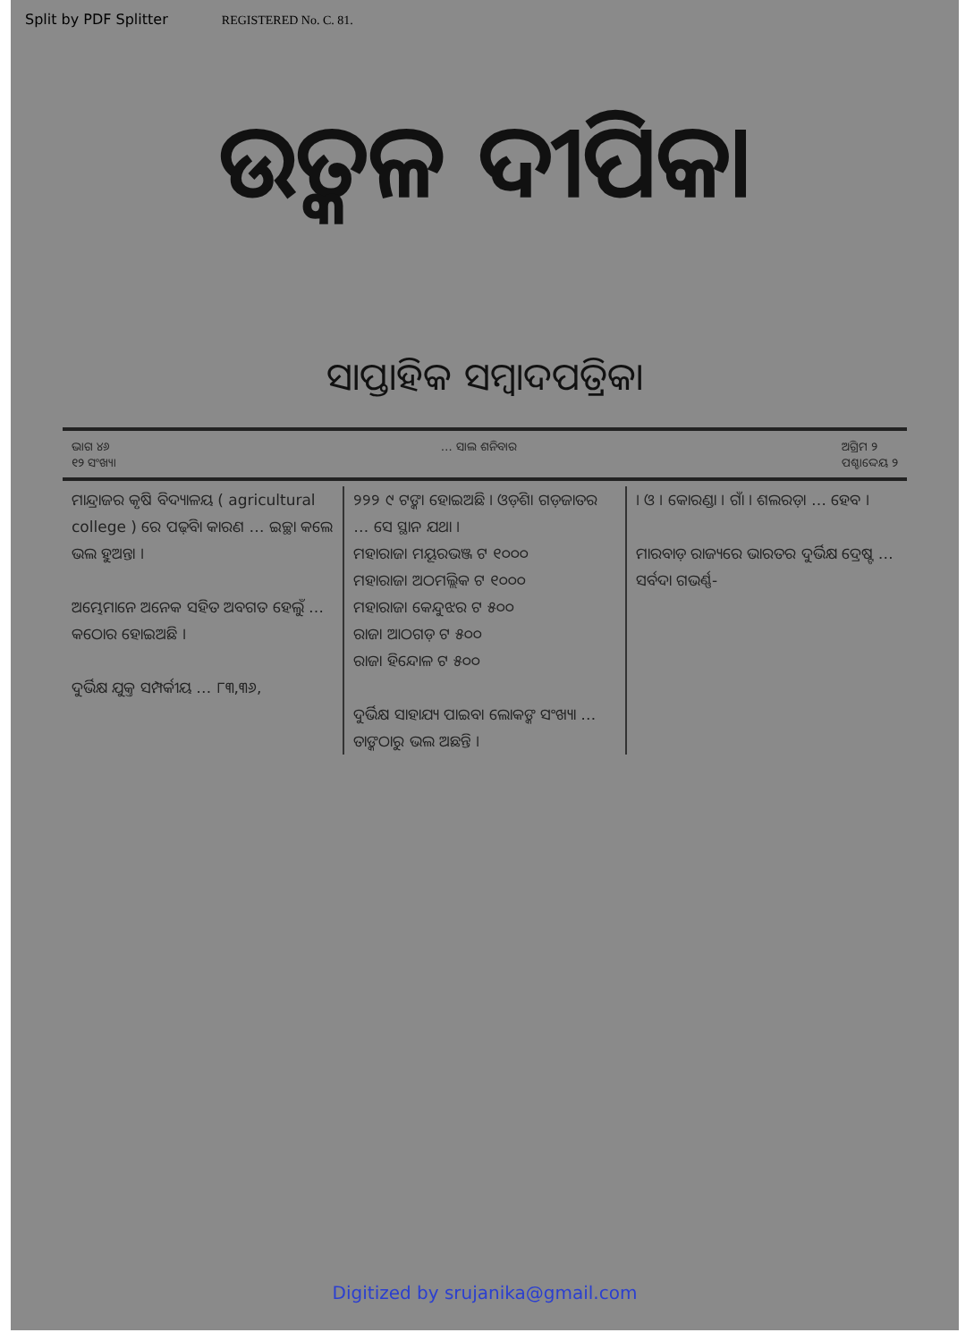Split by PDF Splitter REGISTERED No. C. 81.
ଉତ୍କଳ ଦୀପିକା
ସାପ୍ତାହିକ ସମ୍ବାଦପତ୍ରିକା
ଭାଗ ୪୬
୧୨ ସଂଖ୍ୟା
… ସାଲ ଶନିବାର ଅଗ୍ରିମ ୨
ପଶ୍ଚାଦ୍ଦେୟ ୨
ମାନ୍ଦ୍ରାଜର କୃଷି ବିଦ୍ୟାଳୟ ( agricultural college ) ରେ ପଢ଼ିବା କାରଣ … ଇଚ୍ଛା କଲେ ଭଲ ହୁଅନ୍ତା ।
ଅମ୍ଭେମାନେ ଅନେକ ସହିତ ଅବଗତ ହେଲୁଁ … କଠୋର ହୋଇଅଛି ।
ଦୁର୍ଭିକ୍ଷ ଯୁକ୍ତ ସମ୍ପର୍କୀୟ … ୮୩,୩୬,
୨୨୨ ୯ ଟଙ୍କା ହୋଇଅଛି । ଓଡ଼ିଶା ଗଡ଼ଜାତର … ସେ ସ୍ଥାନ ଯଥା ।
ମହାରାଜା ମୟୂରଭଞ୍ଜ ଟ ୧୦୦୦
ମହାରାଜା ଅଠମଲ୍ଲିକ ଟ ୧୦୦୦
ମହାରାଜା କେନ୍ଦୁଝର ଟ ୫୦୦
ରାଜା ଆଠଗଡ଼ ଟ ୫୦୦
ରାଜା ହିନ୍ଦୋଳ ଟ ୫୦୦
ଦୁର୍ଭିକ୍ଷ ସାହାଯ୍ୟ ପାଇବା ଲୋକଙ୍କ ସଂଖ୍ୟା … ତାଙ୍କଠାରୁ ଭଲ ଅଛନ୍ତି ।
। ଓ । କୋରଣ୍ଡା । ଗାଁ । ଶଲରଡ଼ା … ହେବ ।
ମାରବାଡ଼ ରାଜ୍ୟରେ ଭାରତର ଦୁର୍ଭିକ୍ଷ ଦ୍ରେଷ୍ଟ … ସର୍ବଦା ଗଭର୍ଣ୍ଣ-
Digitized by srujanika@gmail.com